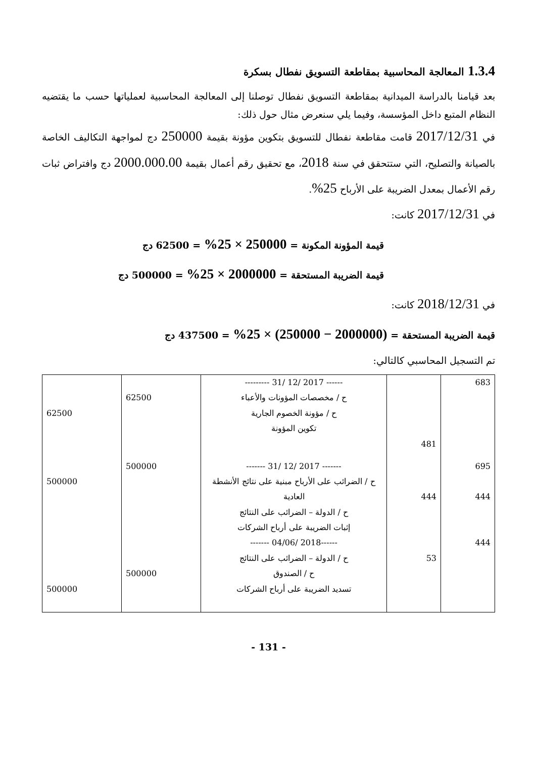1.3.4 المعالجة المحاسبية بمقاطعة التسويق نفطال بسكرة
بعد قيامنا بالدراسة الميدانية بمقاطعة التسويق نفطال توصلنا إلى المعالجة المحاسبية لعملياتها حسب ما يقتضيه النظام المتبع داخل المؤسسة، وفيما يلي سنعرض مثال حول ذلك:
في 2017/12/31 قامت مقاطعة نفطال للتسويق بتكوين مؤونة بقيمة 250000 دج لمواجهة التكاليف الخاصة بالصيانة والتصليح، التي ستتحقق في سنة 2018، مع تحقيق رقم أعمال بقيمة 2000.000.00 دج وافتراض ثبات رقم الأعمال بمعدل الضريبة على الأرباح 25%.
في 2017/12/31 كانت:
قيمة المؤونة المكونة = 250000 × 25% = 62500 دج
قيمة الضريبة المستحقة = 2000000 × 25% = 500000 دج
في 2018/12/31 كانت:
قيمة الضريبة المستحقة = (2000000 − 250000) × 25% = 437500 دج
تم التسجيل المحاسبي كالتالي:
| 683 | | ------ 2017 /12 /31 --------- ح / مخصصات المؤونات والأعباء ح / مؤونة الخصوم الجارية تكوين المؤونة | 62500 | 62500 |
| | 481 | | | |
| 695 444 | 444 | ------- 2017 /12 /31 ------- ح / الضرائب على الأرباح مبنية على نتائج الأنشطة العادية ح / الدولة – الضرائب على النتائج إثبات الضريبة على أرباح الشركات | 500000 | 500000 |
| 444 | 53 | ------2018 /04/06 ------- ح / الدولة – الضرائب على النتائج ح / الصندوق تسديد الضريبة على أرباح الشركات | 500000 | 500000 |
- 131 -